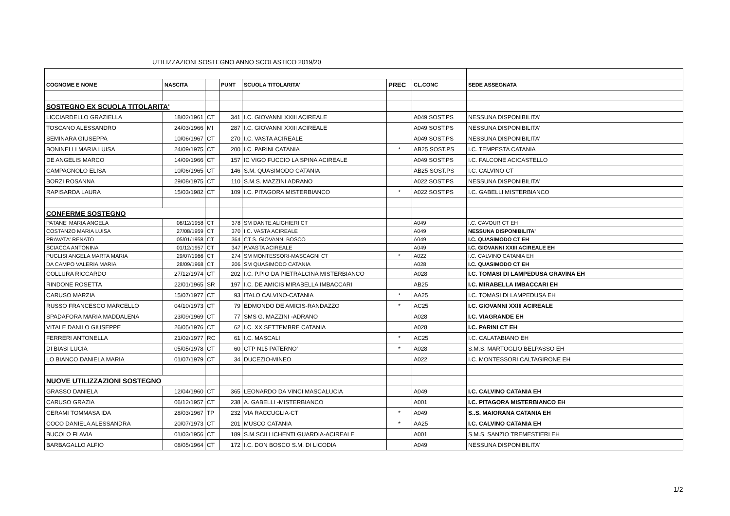UTILIZZAZIONI SOSTEGNO ANNO SCOLASTICO 2019/20
| COGNOME E NOME | NASCITA | | PUNT | SCUOLA TITOLARITA' | PREC | CL.CONC | SEDE ASSEGNATA |
| --- | --- | --- | --- | --- | --- | --- | --- |
| SOSTEGNO EX SCUOLA TITOLARITA' | | | | | | | |
| LICCIARDELLO GRAZIELLA | 18/02/1961 | CT | 341 | I.C. GIOVANNI XXIII ACIREALE | | A049 SOST.PS | NESSUNA DISPONIBILITA' |
| TOSCANO ALESSANDRO | 24/03/1966 | MI | 287 | I.C. GIOVANNI XXIII ACIREALE | | A049 SOST.PS | NESSUNA DISPONIBILITA' |
| SEMINARA GIUSEPPA | 10/06/1967 | CT | 270 | I.C. VASTA ACIREALE | | A049 SOST.PS | NESSUNA DISPONIBILITA' |
| BONINELLI MARIA LUISA | 24/09/1975 | CT | 200 | I.C. PARINI CATANIA | * | AB25 SOST.PS | I.C. TEMPESTA CATANIA |
| DE ANGELIS MARCO | 14/09/1966 | CT | 157 | IC VIGO FUCCIO LA SPINA ACIREALE | | A049 SOST.PS | I.C. FALCONE ACICASTELLO |
| CAMPAGNOLO ELISA | 10/06/1965 | CT | 146 | S.M. QUASIMODO CATANIA | | AB25 SOST.PS | I.C. CALVINO CT |
| BORZI ROSANNA | 29/08/1975 | CT | 110 | S.M.S. MAZZINI ADRANO | | A022 SOST.PS | NESSUNA DISPONIBILITA' |
| RAPISARDA LAURA | 15/03/1982 | CT | 109 | I.C. PITAGORA MISTERBIANCO | * | A022 SOST.PS | I.C. GABELLI MISTERBIANCO |
| CONFERME SOSTEGNO | | | | | | | |
| PATANE' MARIA ANGELA | 08/12/1958 | CT | 378 | SM DANTE ALIGHIERI CT | | A049 | I.C. CAVOUR CT EH |
| COSTANZO MARIA LUISA | 27/08/1959 | CT | 370 | I.C. VASTA ACIREALE | | A049 | NESSUNA DISPONIBILITA' |
| PRAVATA' RENATO | 05/01/1958 | CT | 364 | CT S. GIOVANNI BOSCO | | A049 | I.C. QUASIMODO CT EH |
| SCIACCA ANTONINA | 01/12/1957 | CT | 347 | P.VASTA ACIREALE | | A049 | I.C. GIOVANNI XXIII ACIREALE EH |
| PUGLISI ANGELA MARTA MARIA | 29/07/1966 | CT | 274 | SM MONTESSORI-MASCAGNI CT | * | A022 | I.C. CALVINO CATANIA EH |
| DA CAMPO VALERIA MARIA | 28/09/1968 | CT | 206 | SM QUASIMODO CATANIA | | A028 | I.C. QUASIMODO CT EH |
| COLLURA RICCARDO | 27/12/1974 | CT | 202 | I.C. P.PIO DA PIETRALCINA MISTERBIANCO | | A028 | I.C. TOMASI DI LAMPEDUSA GRAVINA EH |
| RINDONE ROSETTA | 22/01/1965 | SR | 197 | I.C. DE AMICIS MIRABELLA IMBACCARI | | AB25 | I.C. MIRABELLA IMBACCARI EH |
| CARUSO MARZIA | 15/07/1977 | CT | 93 | ITALO CALVINO-CATANIA | * | AA25 | I.C. TOMASI DI LAMPEDUSA EH |
| RUSSO FRANCESCO MARCELLO | 04/10/1973 | CT | 79 | EDMONDO DE AMICIS-RANDAZZO | * | AC25 | I.C. GIOVANNI XXIII ACIREALE |
| SPADAFORA MARIA MADDALENA | 23/09/1969 | CT | 77 | SMS G. MAZZINI -ADRANO | | A028 | I.C. VIAGRANDE EH |
| VITALE DANILO GIUSEPPE | 26/05/1976 | CT | 62 | I.C. XX SETTEMBRE CATANIA | | A028 | I.C. PARINI CT EH |
| FERRERI ANTONELLA | 21/02/1977 | RC | 61 | I.C. MASCALI | * | AC25 | I.C. CALATABIANO EH |
| DI BIASI LUCIA | 05/05/1978 | CT | 60 | CTP N15 PATERNO' | * | A028 | S.M.S. MARTOGLIO BELPASSO EH |
| LO BIANCO DANIELA MARIA | 01/07/1979 | CT | 34 | DUCEZIO-MINEO | | A022 | I.C. MONTESSORI CALTAGIRONE EH |
| NUOVE UTILIZZAZIONI SOSTEGNO | | | | | | | |
| GRASSO DANIELA | 12/04/1960 | CT | 365 | LEONARDO DA VINCI MASCALUCIA | | A049 | I.C. CALVINO CATANIA EH |
| CARUSO GRAZIA | 06/12/1957 | CT | 238 | A. GABELLI -MISTERBIANCO | | A001 | I.C. PITAGORA MISTERBIANCO EH |
| CERAMI TOMMASA IDA | 28/03/1967 | TP | 232 | VIA RACCUGLIA-CT | * | A049 | S..S. MAIORANA CATANIA EH |
| COCO DANIELA ALESSANDRA | 20/07/1973 | CT | 201 | MUSCO CATANIA | * | AA25 | I.C. CALVINO CATANIA EH |
| BUCOLO FLAVIA | 01/03/1956 | CT | 189 | S.M.SCILLICHENTI GUARDIA-ACIREALE | | A001 | S.M.S. SANZIO TREMESTIERI EH |
| BARBAGALLO ALFIO | 08/05/1964 | CT | 172 | I.C. DON BOSCO S.M. DI LICODIA | | A049 | NESSUNA DISPONIBILITA' |
1/2